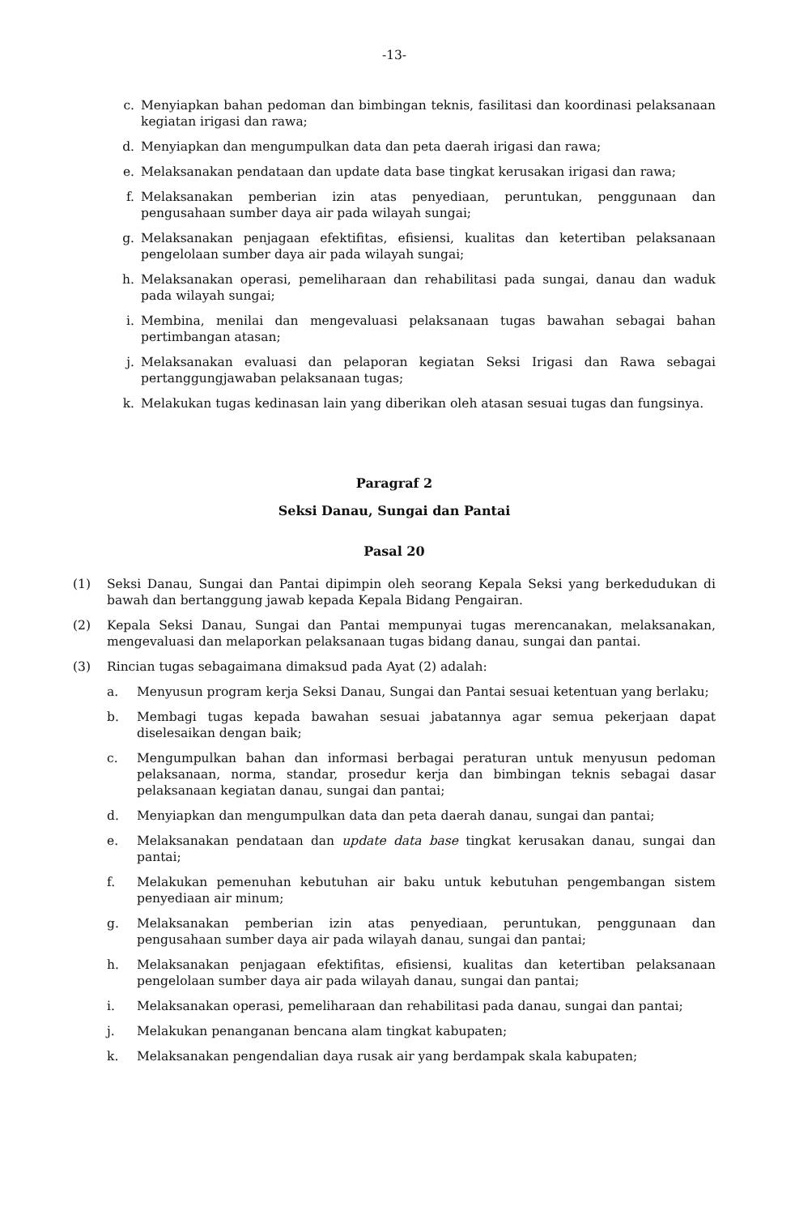-13-
c. Menyiapkan bahan pedoman dan bimbingan teknis, fasilitasi dan koordinasi pelaksanaan kegiatan irigasi dan rawa;
d. Menyiapkan dan mengumpulkan data dan peta daerah irigasi dan rawa;
e. Melaksanakan pendataan dan update data base tingkat kerusakan irigasi dan rawa;
f. Melaksanakan pemberian izin atas penyediaan, peruntukan, penggunaan dan pengusahaan sumber daya air pada wilayah sungai;
g. Melaksanakan penjagaan efektifitas, efisiensi, kualitas dan ketertiban pelaksanaan pengelolaan sumber daya air pada wilayah sungai;
h. Melaksanakan operasi, pemeliharaan dan rehabilitasi pada sungai, danau dan waduk pada wilayah sungai;
i. Membina, menilai dan mengevaluasi pelaksanaan tugas bawahan sebagai bahan pertimbangan atasan;
j. Melaksanakan evaluasi dan pelaporan kegiatan Seksi Irigasi dan Rawa sebagai pertanggungjawaban pelaksanaan tugas;
k. Melakukan tugas kedinasan lain yang diberikan oleh atasan sesuai tugas dan fungsinya.
Paragraf 2
Seksi Danau, Sungai dan Pantai
Pasal 20
(1) Seksi Danau, Sungai dan Pantai dipimpin oleh seorang Kepala Seksi yang berkedudukan di bawah dan bertanggung jawab kepada Kepala Bidang Pengairan.
(2) Kepala Seksi Danau, Sungai dan Pantai mempunyai tugas merencanakan, melaksanakan, mengevaluasi dan melaporkan pelaksanaan tugas bidang danau, sungai dan pantai.
(3) Rincian tugas sebagaimana dimaksud pada Ayat (2) adalah:
a. Menyusun program kerja Seksi Danau, Sungai dan Pantai sesuai ketentuan yang berlaku;
b. Membagi tugas kepada bawahan sesuai jabatannya agar semua pekerjaan dapat diselesaikan dengan baik;
c. Mengumpulkan bahan dan informasi berbagai peraturan untuk menyusun pedoman pelaksanaan, norma, standar, prosedur kerja dan bimbingan teknis sebagai dasar pelaksanaan kegiatan danau, sungai dan pantai;
d. Menyiapkan dan mengumpulkan data dan peta daerah danau, sungai dan pantai;
e. Melaksanakan pendataan dan update data base tingkat kerusakan danau, sungai dan pantai;
f. Melakukan pemenuhan kebutuhan air baku untuk kebutuhan pengembangan sistem penyediaan air minum;
g. Melaksanakan pemberian izin atas penyediaan, peruntukan, penggunaan dan pengusahaan sumber daya air pada wilayah danau, sungai dan pantai;
h. Melaksanakan penjagaan efektifitas, efisiensi, kualitas dan ketertiban pelaksanaan pengelolaan sumber daya air pada wilayah danau, sungai dan pantai;
i. Melaksanakan operasi, pemeliharaan dan rehabilitasi pada danau, sungai dan pantai;
j. Melakukan penanganan bencana alam tingkat kabupaten;
k. Melaksanakan pengendalian daya rusak air yang berdampak skala kabupaten;